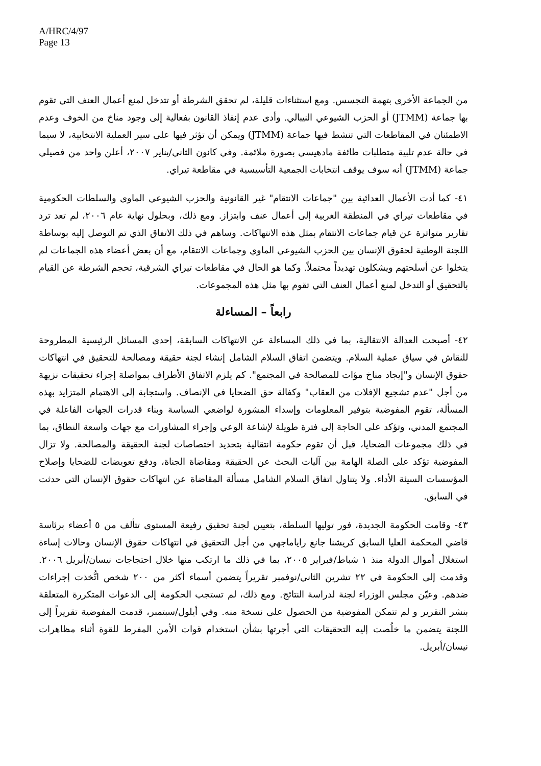A/HRC/4/97
Page 13
من الجماعة الأخرى بتهمة التجسس. ومع استثناءات قليلة، لم تحقق الشرطة أو تتدخل لمنع أعمال العنف التي تقوم بها جماعة (JTMM) أو الحزب الشيوعي النيبالي. وأدى عدم إنفاذ القانون بفعالية إلى وجود مناخ من الخوف وعدم الاطمئنان في المقاطعات التي تنشط فيها جماعة (JTMM) ويمكن أن تؤثر فيها على سير العملية الانتخابية، لا سيما في حالة عدم تلبية متطلبات طائفة مادهيسي بصورة ملائمة. وفي كانون الثاني/يناير ٢٠٠٧، أعلن واحد من فصيلي جماعة (JTMM) أنه سوف يوقف انتخابات الجمعية التأسيسية في مقاطعة تيراي.
٤١- كما أدت الأعمال العدائية بين "جماعات الانتقام" غير القانونية والحزب الشيوعي الماوي والسلطات الحكومية في مقاطعات تيراي في المنطقة الغربية إلى أعمال عنف وابتزاز. ومع ذلك، وبحلول نهاية عام ٢٠٠٦، لم تعد ترد تقارير متواترة عن قيام جماعات الانتقام بمثل هذه الانتهاكات. وساهم في ذلك الاتفاق الذي تم التوصل إليه بوساطة اللجنة الوطنية لحقوق الإنسان بين الحزب الشيوعي الماوي وجماعات الانتقام، مع أن بعض أعضاء هذه الجماعات لم يتخلوا عن أسلحتهم ويشكلون تهديداً محتملاً. وكما هو الحال في مقاطعات تيراي الشرقية، تحجم الشرطة عن القيام بالتحقيق أو التدخل لمنع أعمال العنف التي تقوم بها مثل هذه المجموعات.
رابعاً – المساءلة
٤٢- أصبحت العدالة الانتقالية، بما في ذلك المساءلة عن الانتهاكات السابقة، إحدى المسائل الرئيسية المطروحة للنقاش في سياق عملية السلام. ويتضمن اتفاق السلام الشامل إنشاء لجنة حقيقة ومصالحة للتحقيق في انتهاكات حقوق الإنسان و"إيجاد مناخ مؤات للمصالحة في المجتمع". كم يلزم الاتفاق الأطراف بمواصلة إجراء تحقيقات نزيهة من أجل "عدم تشجيع الإفلات من العقاب" وكفالة حق الضحايا في الإنصاف. واستجابة إلى الاهتمام المتزايد بهذه المسألة، تقوم المفوضية بتوفير المعلومات وإسداء المشورة لواضعي السياسة وبناء قدرات الجهات الفاعلة في المجتمع المدني، وتؤكد على الحاجة إلى فترة طويلة لإشاعة الوعي وإجراء المشاورات مع جهات واسعة النطاق، بما في ذلك مجموعات الضحايا، قبل أن تقوم حكومة انتقالية بتحديد اختصاصات لجنة الحقيقة والمصالحة. ولا تزال المفوضية تؤكد على الصلة الهامة بين آليات البحث عن الحقيقة ومقاضاة الجناة، ودفع تعويضات للضحايا وإصلاح المؤسسات السيئة الأداء. ولا يتناول اتفاق السلام الشامل مسألة المقاضاة عن انتهاكات حقوق الإنسان التي حدثت في السابق.
٤٣- وقامت الحكومة الجديدة، فور توليها السلطة، بتعيين لجنة تحقيق رفيعة المستوى تتألف من ٥ أعضاء برئاسة قاضي المحكمة العليا السابق كريشنا جانغ راياماجهي من أجل التحقيق في انتهاكات حقوق الإنسان وحالات إساءة استغلال أموال الدولة منذ ١ شباط/فبراير ٢٠٠٥، بما في ذلك ما ارتكب منها خلال احتجاجات نيسان/أبريل ٢٠٠٦. وقدمت إلى الحكومة في ٢٢ تشرين الثاني/نوفمبر تقريراً يتضمن أسماء أكثر من ٢٠٠ شخص اتُّخذت إجراءات ضدهم. وعيّن مجلس الوزراء لجنة لدراسة النتائج. ومع ذلك، لم تستجب الحكومة إلى الدعوات المتكررة المتعلقة بنشر التقرير و لم تتمكن المفوضية من الحصول على نسخة منه. وفي أيلول/سبتمبر، قدمت المفوضية تقريراً إلى اللجنة يتضمن ما خلُصت إليه التحقيقات التي أجرتها بشأن استخدام قوات الأمن المفرط للقوة أثناء مظاهرات نيسان/أبريل.